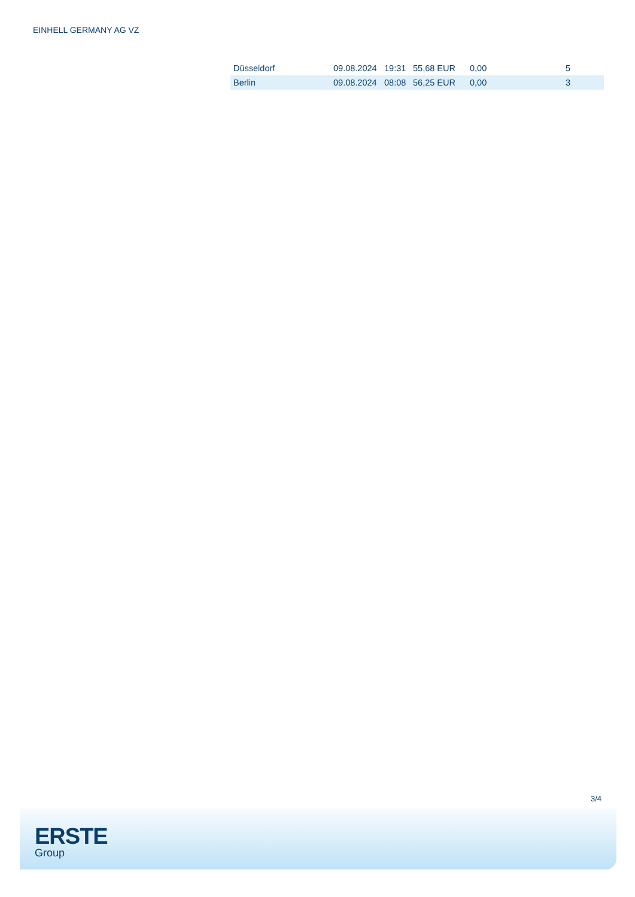EINHELL GERMANY AG VZ
| Düsseldorf | 09.08.2024 | 19:31 | 55,68 EUR | 0,00 | 5 |
| Berlin | 09.08.2024 | 08:08 | 56,25 EUR | 0,00 | 3 |
3/4
ERSTE
Group